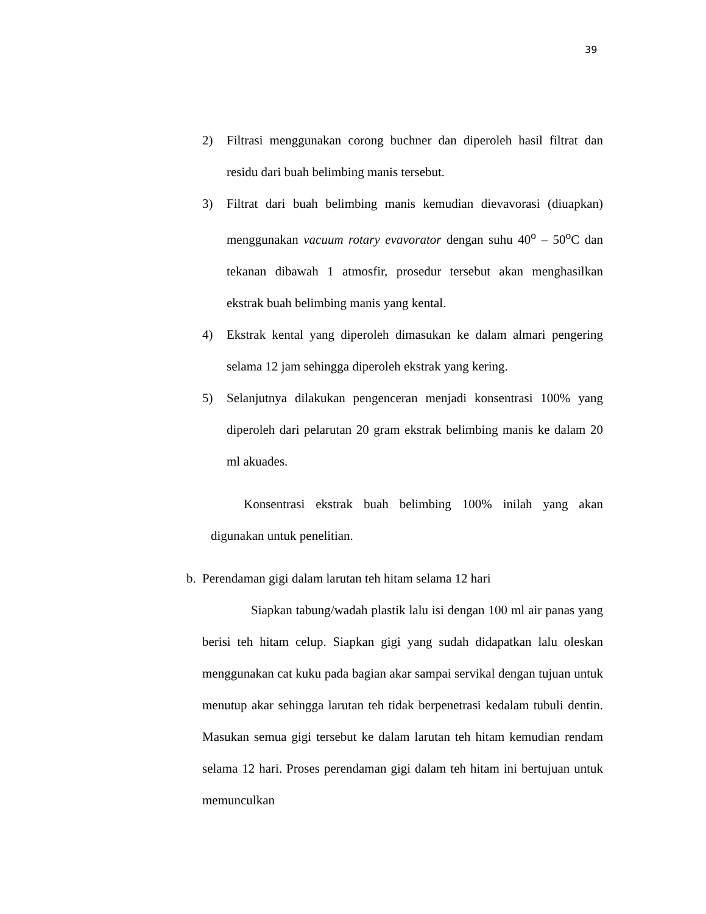39
2) Filtrasi menggunakan corong buchner dan diperoleh hasil filtrat dan residu dari buah belimbing manis tersebut.
3) Filtrat dari buah belimbing manis kemudian dievavorasi (diuapkan) menggunakan vacuum rotary evavorator dengan suhu 40<sup>o</sup> – 50<sup>o</sup>C dan tekanan dibawah 1 atmosfir, prosedur tersebut akan menghasilkan ekstrak buah belimbing manis yang kental.
4) Ekstrak kental yang diperoleh dimasukan ke dalam almari pengering selama 12 jam sehingga diperoleh ekstrak yang kering.
5) Selanjutnya dilakukan pengenceran menjadi konsentrasi 100% yang diperoleh dari pelarutan 20 gram ekstrak belimbing manis ke dalam 20 ml akuades.
Konsentrasi ekstrak buah belimbing 100% inilah yang akan digunakan untuk penelitian.
b. Perendaman gigi dalam larutan teh hitam selama 12 hari
Siapkan tabung/wadah plastik lalu isi dengan 100 ml air panas yang berisi teh hitam celup. Siapkan gigi yang sudah didapatkan lalu oleskan menggunakan cat kuku pada bagian akar sampai servikal dengan tujuan untuk menutup akar sehingga larutan teh tidak berpenetrasi kedalam tubuli dentin. Masukan semua gigi tersebut ke dalam larutan teh hitam kemudian rendam selama 12 hari. Proses perendaman gigi dalam teh hitam ini bertujuan untuk memunculkan